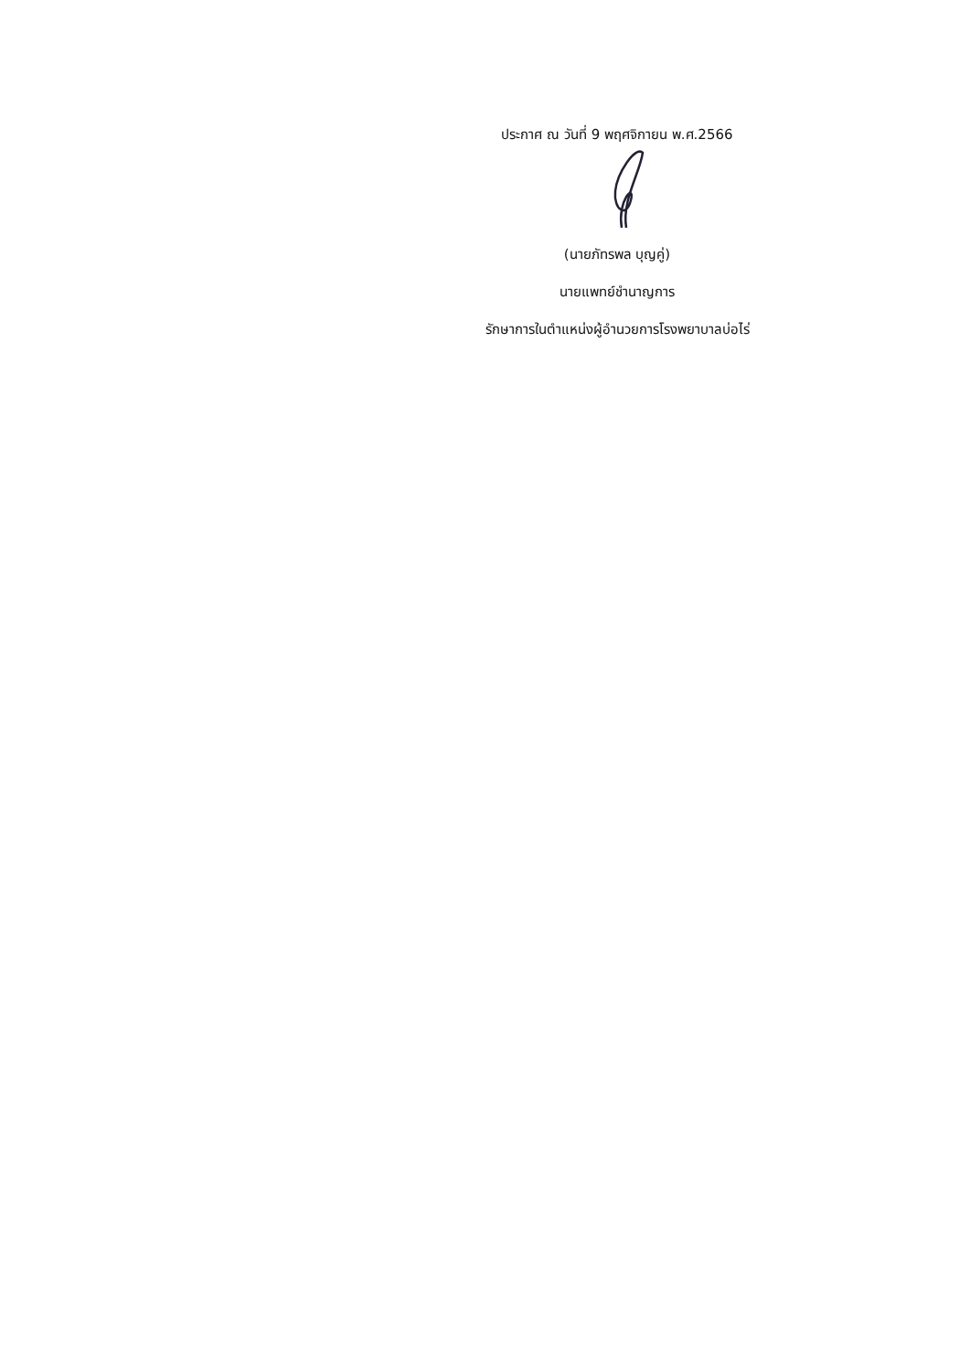ประกาศ ณ วันที่ 9 พฤศจิกายน พ.ศ.2566
(นายภัทรพล บุญคู่)
นายแพทย์ชำนาญการ
รักษาการในตำแหน่งผู้อำนวยการโรงพยาบาลบ่อไร่